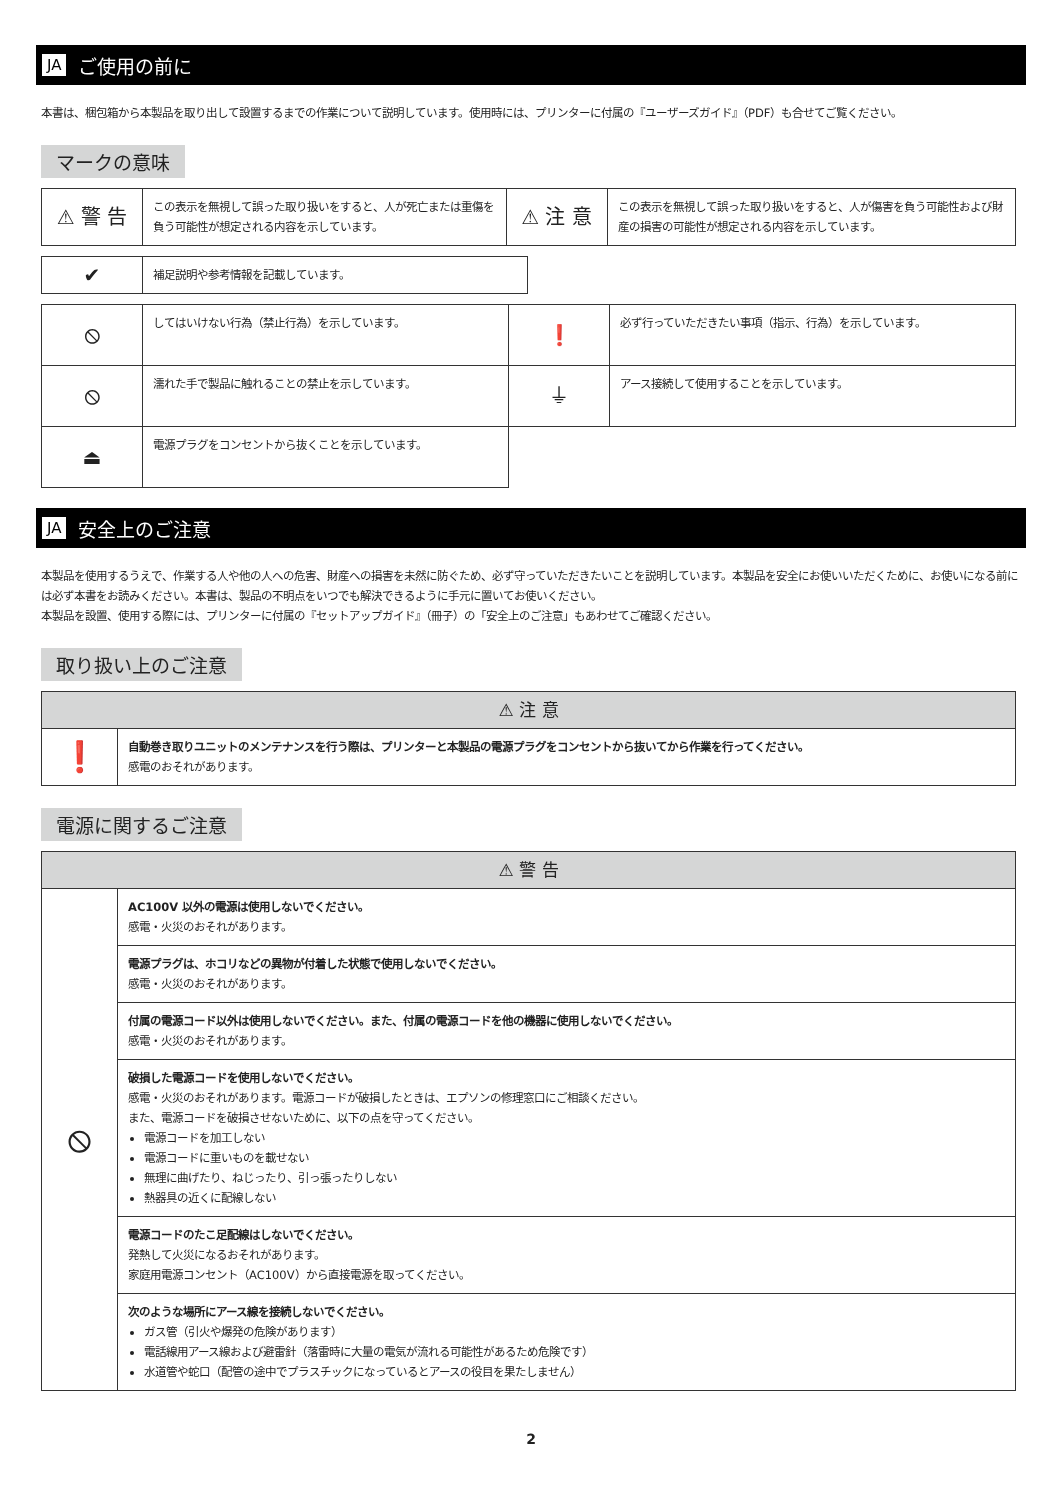JA ご使用の前に
本書は、梱包箱から本製品を取り出して設置するまでの作業について説明しています。使用時には、プリンターに付属の『ユーザーズガイド』（PDF）も合せてご覧ください。
マークの意味
| ⚠ 警 告 | この表示を無視して誤った取り扱いをすると、人が死亡または重傷を負う可能性が想定される内容を示しています。 | ⚠ 注 意 | この表示を無視して誤った取り扱いをすると、人が傷害を負う可能性および財産の損害の可能性が想定される内容を示しています。 |
| ✔ | 補足説明や参考情報を記載しています。 |
| ⦸ | してはいけない行為（禁止行為）を示しています。 | ❗ | 必ず行っていただきたい事項（指示、行為）を示しています。 |
| ⦸ | 濡れた手で製品に触れることの禁止を示しています。 | ⏚ | アース接続して使用することを示しています。 |
| ⏏ | 電源プラグをコンセントから抜くことを示しています。 | | |
JA 安全上のご注意
本製品を使用するうえで、作業する人や他の人への危害、財産への損害を未然に防ぐため、必ず守っていただきたいことを説明しています。本製品を安全にお使いいただくために、お使いになる前には必ず本書をお読みください。本書は、製品の不明点をいつでも解決できるように手元に置いてお使いください。
本製品を設置、使用する際には、プリンターに付属の『セットアップガイド』（冊子）の「安全上のご注意」もあわせてご確認ください。
取り扱い上のご注意
| ⚠ 注 意 | |
| --- | --- |
| ❗ | 自動巻き取りユニットのメンテナンスを行う際は、プリンターと本製品の電源プラグをコンセントから抜いてから作業を行ってください。 感電のおそれがあります。 |
電源に関するご注意
| ⚠ 警 告 | |
| --- | --- |
| ⦸ | AC100V 以外の電源は使用しないでください。 感電・火災のおそれがあります。 |
| | 電源プラグは、ホコリなどの異物が付着した状態で使用しないでください。 感電・火災のおそれがあります。 |
| | 付属の電源コード以外は使用しないでください。また、付属の電源コードを他の機器に使用しないでください。 感電・火災のおそれがあります。 |
| | 破損した電源コードを使用しないでください。 感電・火災のおそれがあります。電源コードが破損したときは、エプソンの修理窓口にご相談ください。 また、電源コードを破損させないために、以下の点を守ってください。 電源コードを加工しない 電源コードに重いものを載せない 無理に曲げたり、ねじったり、引っ張ったりしない 熱器具の近くに配線しない |
| | 電源コードのたこ足配線はしないでください。 発熱して火災になるおそれがあります。 家庭用電源コンセント（AC100V）から直接電源を取ってください。 |
| | 次のような場所にアース線を接続しないでください。 ガス管（引火や爆発の危険があります） 電話線用アース線および避雷針（落雷時に大量の電気が流れる可能性があるため危険です） 水道管や蛇口（配管の途中でプラスチックになっているとアースの役目を果たしません） |
2